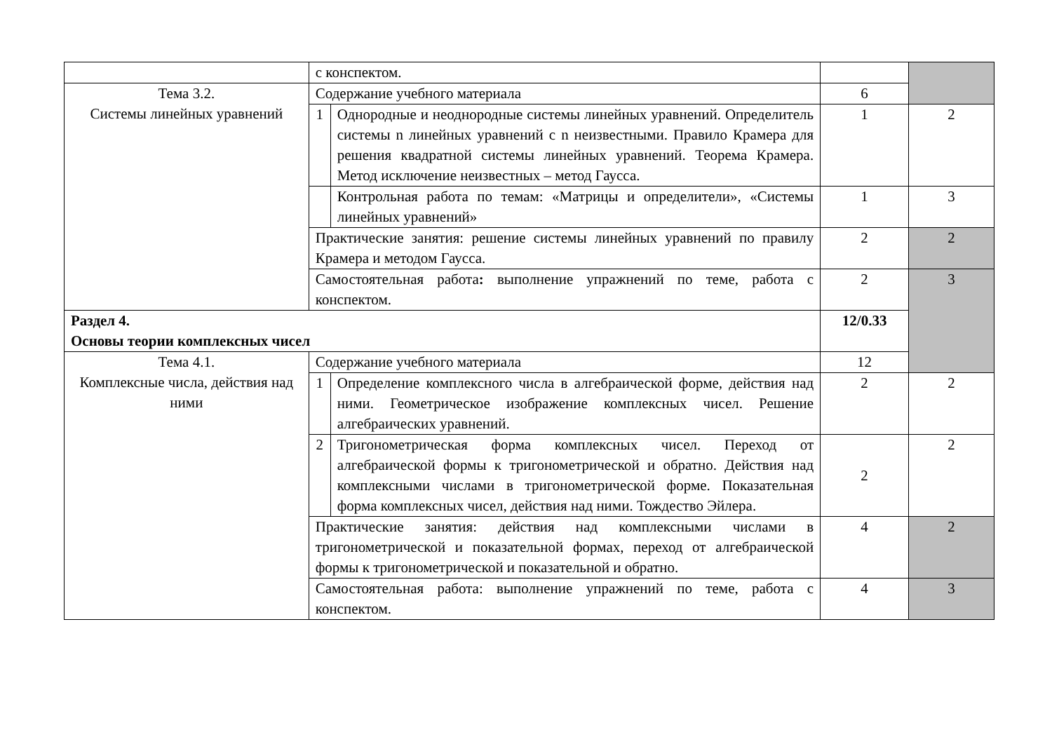| | с конспектом. | | | |
| Тема 3.2. Системы линейных уравнений | Содержание учебного материала | | 6 | |
| | 1 | Однородные и неоднородные системы линейных уравнений. Определитель системы n линейных уравнений с n неизвестными. Правило Крамера для решения квадратной системы линейных уравнений. Теорема Крамера. Метод исключение неизвестных – метод Гаусса. | 1 | 2 |
| | | Контрольная работа по темам: «Матрицы и определители», «Системы линейных уравнений» | 1 | 3 |
| | Практические занятия: решение системы линейных уравнений по правилу Крамера и методом Гаусса. | | 2 | 2 |
| | Самостоятельная работа : выполнение упражнений по теме, работа с конспектом. | | 2 | 3 |
| Раздел 4. Основы теории комплексных чисел | | | 12/0.33 | |
| Тема 4.1. Комплексные числа, действия над ними | Содержание учебного материала | | 12 | |
| | 1 | Определение комплексного числа в алгебраической форме, действия над ними. Геометрическое изображение комплексных чисел. Решение алгебраических уравнений. | 2 | 2 |
| | 2 | Тригонометрическая форма комплексных чисел. Переход от алгебраической формы к тригонометрической и обратно. Действия над комплексными числами в тригонометрической форме. Показательная форма комплексных чисел, действия над ними. Тождество Эйлера. | 2 | 2 |
| | Практические занятия: действия над комплексными числами в тригонометрической и показательной формах, переход от алгебраической формы к тригонометрической и показательной и обратно. | | 4 | 2 |
| | Самостоятельная работа: выполнение упражнений по теме, работа с конспектом. | | 4 | 3 |